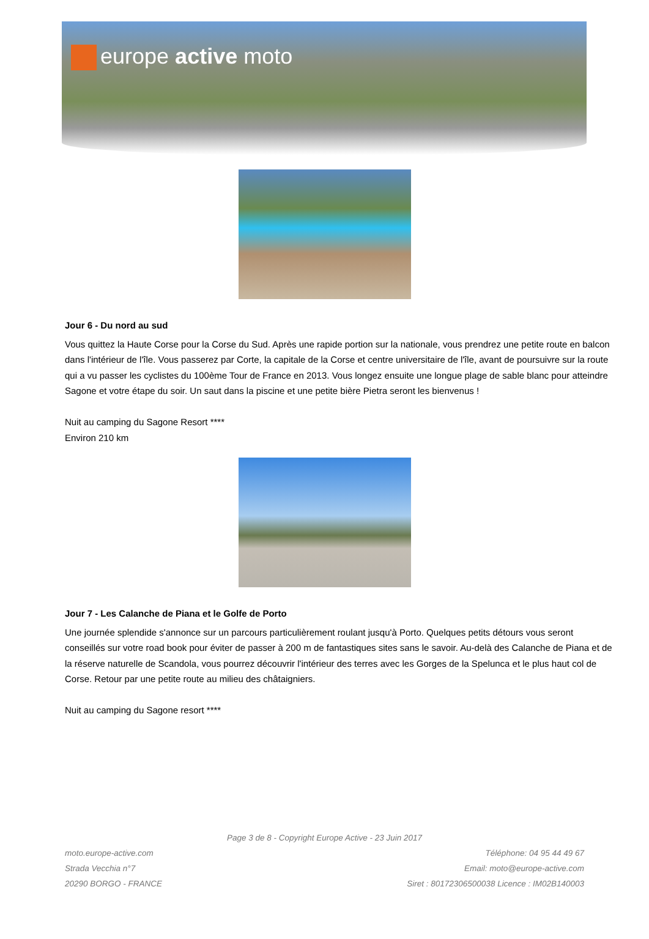europe active moto
Jour 6 - Du nord au sud
Vous quittez la Haute Corse pour la Corse du Sud. Après une rapide portion sur la nationale, vous prendrez une petite route en balcon dans l'intérieur de l'île. Vous passerez par Corte, la capitale de la Corse et centre universitaire de l'île, avant de poursuivre sur la route qui a vu passer les cyclistes du 100ème Tour de France en 2013. Vous longez ensuite une longue plage de sable blanc pour atteindre Sagone et votre étape du soir. Un saut dans la piscine et une petite bière Pietra seront les bienvenus !
Nuit au camping du Sagone Resort ****
Environ 210 km
Jour 7 - Les Calanche de Piana et le Golfe de Porto
Une journée splendide s'annonce sur un parcours particulièrement roulant jusqu'à Porto. Quelques petits détours vous seront conseillés sur votre road book pour éviter de passer à 200 m de fantastiques sites sans le savoir. Au-delà des Calanche de Piana et de la réserve naturelle de Scandola, vous pourrez découvrir l'intérieur des terres avec les Gorges de la Spelunca et le plus haut col de Corse. Retour par une petite route au milieu des châtaigniers.
Nuit au camping du Sagone resort ****
Page 3 de 8 - Copyright Europe Active - 23 Juin 2017
moto.europe-active.com
Strada Vecchia n°7
20290 BORGO - FRANCE
Téléphone: 04 95 44 49 67
Email: moto@europe-active.com
Siret : 80172306500038 Licence : IM02B140003